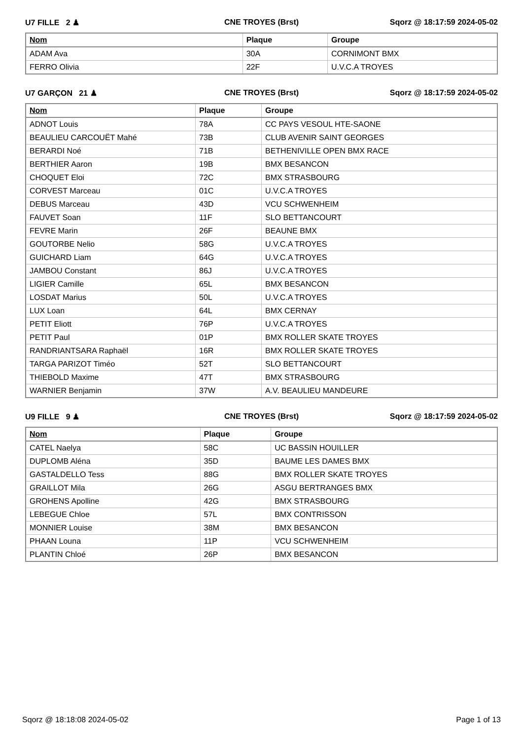U7 FILLE 2 ♟ CNE TROYES (Brst) Sqorz @ 18:17:59 2024-05-02
| Nom | Plaque | Groupe |
| --- | --- | --- |
| ADAM Ava | 30A | CORNIMONT BMX |
| FERRO Olivia | 22F | U.V.C.A TROYES |
U7 GARÇON 21 ♟ CNE TROYES (Brst) Sqorz @ 18:17:59 2024-05-02
| Nom | Plaque | Groupe |
| --- | --- | --- |
| ADNOT Louis | 78A | CC PAYS VESOUL HTE-SAONE |
| BEAULIEU CARCOUËT Mahé | 73B | CLUB AVENIR SAINT GEORGES |
| BERARDI Noé | 71B | BETHENIVILLE OPEN BMX RACE |
| BERTHIER Aaron | 19B | BMX BESANCON |
| CHOQUET Eloi | 72C | BMX STRASBOURG |
| CORVEST Marceau | 01C | U.V.C.A TROYES |
| DEBUS Marceau | 43D | VCU SCHWENHEIM |
| FAUVET Soan | 11F | SLO BETTANCOURT |
| FEVRE Marin | 26F | BEAUNE BMX |
| GOUTORBE Nelio | 58G | U.V.C.A TROYES |
| GUICHARD Liam | 64G | U.V.C.A TROYES |
| JAMBOU Constant | 86J | U.V.C.A TROYES |
| LIGIER Camille | 65L | BMX BESANCON |
| LOSDAT Marius | 50L | U.V.C.A TROYES |
| LUX Loan | 64L | BMX CERNAY |
| PETIT Eliott | 76P | U.V.C.A TROYES |
| PETIT Paul | 01P | BMX ROLLER SKATE TROYES |
| RANDRIANTSARA Raphaël | 16R | BMX ROLLER SKATE TROYES |
| TARGA PARIZOT Timéo | 52T | SLO BETTANCOURT |
| THIEBOLD Maxime | 47T | BMX STRASBOURG |
| WARNIER Benjamin | 37W | A.V. BEAULIEU MANDEURE |
U9 FILLE 9 ♟ CNE TROYES (Brst) Sqorz @ 18:17:59 2024-05-02
| Nom | Plaque | Groupe |
| --- | --- | --- |
| CATEL Naelya | 58C | UC BASSIN HOUILLER |
| DUPLOMB Aléna | 35D | BAUME LES DAMES BMX |
| GASTALDELLO Tess | 88G | BMX ROLLER SKATE TROYES |
| GRAILLOT Mila | 26G | ASGU BERTRANGES BMX |
| GROHENS Apolline | 42G | BMX STRASBOURG |
| LEBEGUE Chloe | 57L | BMX CONTRISSON |
| MONNIER Louise | 38M | BMX BESANCON |
| PHAAN Louna | 11P | VCU SCHWENHEIM |
| PLANTIN Chloé | 26P | BMX BESANCON |
Sqorz @ 18:18:08 2024-05-02 Page 1 of 13